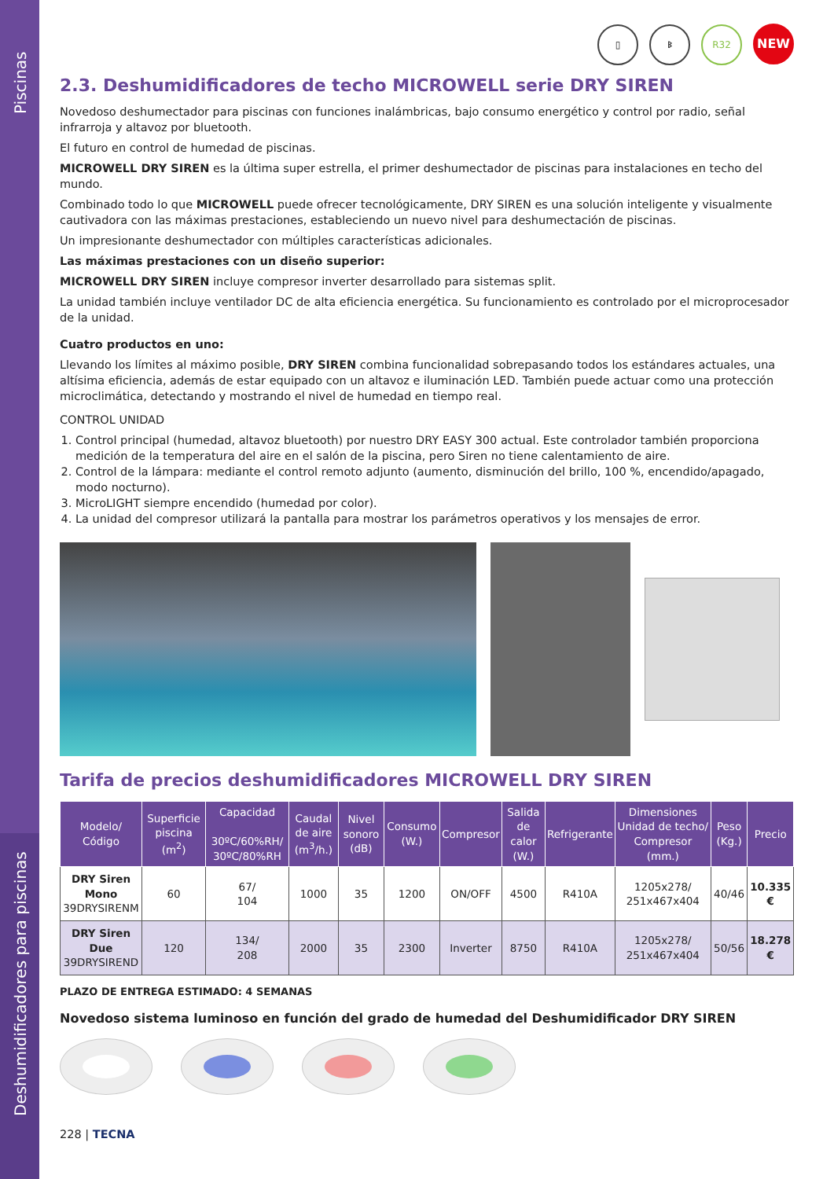Piscinas
Deshumidificadores para piscinas
▯ ᛒ R32 NEW
2.3. Deshumidificadores de techo MICROWELL serie DRY SIREN
Novedoso deshumectador para piscinas con funciones inalámbricas, bajo consumo energético y control por radio, señal infrarroja y altavoz por bluetooth.
El futuro en control de humedad de piscinas.
MICROWELL DRY SIREN es la última super estrella, el primer deshumectador de piscinas para instalaciones en techo del mundo.
Combinado todo lo que MICROWELL puede ofrecer tecnológicamente, DRY SIREN es una solución inteligente y visualmente cautivadora con las máximas prestaciones, estableciendo un nuevo nivel para deshumectación de piscinas.
Un impresionante deshumectador con múltiples características adicionales.
Las máximas prestaciones con un diseño superior:
MICROWELL DRY SIREN incluye compresor inverter desarrollado para sistemas split.
La unidad también incluye ventilador DC de alta eficiencia energética. Su funcionamiento es controlado por el microprocesador de la unidad.
Cuatro productos en uno:
Llevando los límites al máximo posible, DRY SIREN combina funcionalidad sobrepasando todos los estándares actuales, una altísima eficiencia, además de estar equipado con un altavoz e iluminación LED. También puede actuar como una protección microclimática, detectando y mostrando el nivel de humedad en tiempo real.
CONTROL UNIDAD
1. Control principal (humedad, altavoz bluetooth) por nuestro DRY EASY 300 actual. Este controlador también proporciona medición de la temperatura del aire en el salón de la piscina, pero Siren no tiene calentamiento de aire.
2. Control de la lámpara: mediante el control remoto adjunto (aumento, disminución del brillo, 100 %, encendido/apagado, modo nocturno).
3. MicroLIGHT siempre encendido (humedad por color).
4. La unidad del compresor utilizará la pantalla para mostrar los parámetros operativos y los mensajes de error.
Tarifa de precios deshumidificadores MICROWELL DRY SIREN
| Modelo/ Código | Superficie piscina (m<sup>2</sup>) | Capacidad 30ºC/60%RH/ 30ºC/80%RH | Caudal de aire (m<sup>3</sup>/h.) | Nivel sonoro (dB) | Consumo (W.) | Compresor | Salida de calor (W.) | Refrigerante | Dimensiones Unidad de techo/ Compresor (mm.) | Peso (Kg.) | Precio |
| --- | --- | --- | --- | --- | --- | --- | --- | --- | --- | --- | --- |
| DRY Siren Mono 39DRYSIRENM | 60 | 67/ 104 | 1000 | 35 | 1200 | ON/OFF | 4500 | R410A | 1205x278/ 251x467x404 | 40/46 | 10.335 € |
| DRY Siren Due 39DRYSIREND | 120 | 134/ 208 | 2000 | 35 | 2300 | Inverter | 8750 | R410A | 1205x278/ 251x467x404 | 50/56 | 18.278 € |
PLAZO DE ENTREGA ESTIMADO: 4 SEMANAS
Novedoso sistema luminoso en función del grado de humedad del Deshumidificador DRY SIREN
228 | TECNA